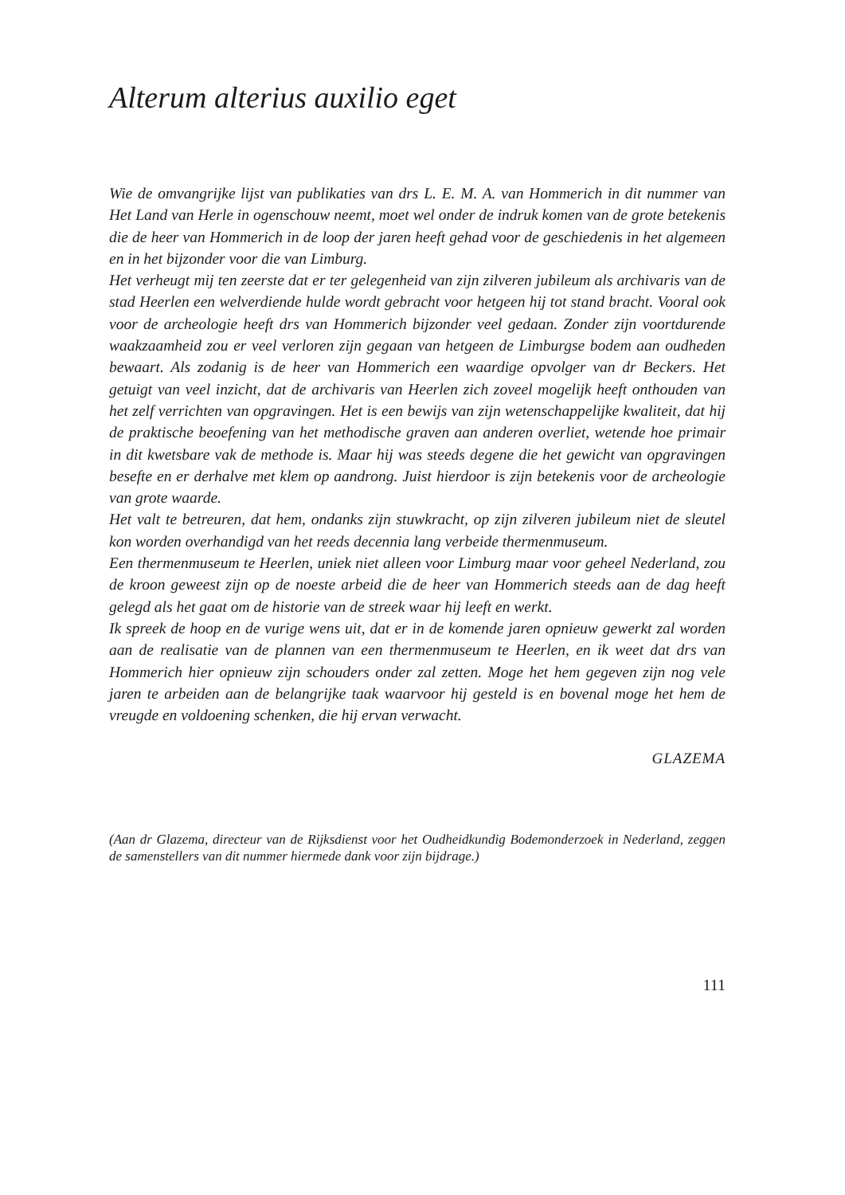Alterum alterius auxilio eget
Wie de omvangrijke lijst van publikaties van drs L. E. M. A. van Hommerich in dit nummer van Het Land van Herle in ogenschouw neemt, moet wel onder de indruk komen van de grote betekenis die de heer van Hommerich in de loop der jaren heeft gehad voor de geschiedenis in het algemeen en in het bijzonder voor die van Limburg.
Het verheugt mij ten zeerste dat er ter gelegenheid van zijn zilveren jubileum als archivaris van de stad Heerlen een welverdiende hulde wordt gebracht voor hetgeen hij tot stand bracht. Vooral ook voor de archeologie heeft drs van Hommerich bijzonder veel gedaan. Zonder zijn voortdurende waakzaamheid zou er veel verloren zijn gegaan van hetgeen de Limburgse bodem aan oudheden bewaart. Als zodanig is de heer van Hommerich een waardige opvolger van dr Beckers. Het getuigt van veel inzicht, dat de archivaris van Heerlen zich zoveel mogelijk heeft onthouden van het zelf verrichten van opgravingen. Het is een bewijs van zijn wetenschappelijke kwaliteit, dat hij de praktische beoefening van het methodische graven aan anderen overliet, wetende hoe primair in dit kwetsbare vak de methode is. Maar hij was steeds degene die het gewicht van opgravingen besefte en er derhalve met klem op aandrong. Juist hierdoor is zijn betekenis voor de archeologie van grote waarde.
Het valt te betreuren, dat hem, ondanks zijn stuwkracht, op zijn zilveren jubileum niet de sleutel kon worden overhandigd van het reeds decennia lang verbeide thermenmuseum.
Een thermenmuseum te Heerlen, uniek niet alleen voor Limburg maar voor geheel Nederland, zou de kroon geweest zijn op de noeste arbeid die de heer van Hommerich steeds aan de dag heeft gelegd als het gaat om de historie van de streek waar hij leeft en werkt.
Ik spreek de hoop en de vurige wens uit, dat er in de komende jaren opnieuw gewerkt zal worden aan de realisatie van de plannen van een thermenmuseum te Heerlen, en ik weet dat drs van Hommerich hier opnieuw zijn schouders onder zal zetten. Moge het hem gegeven zijn nog vele jaren te arbeiden aan de belangrijke taak waarvoor hij gesteld is en bovenal moge het hem de vreugde en voldoening schenken, die hij ervan verwacht.
GLAZEMA
(Aan dr Glazema, directeur van de Rijksdienst voor het Oudheidkundig Bodemonderzoek in Nederland, zeggen de samenstellers van dit nummer hiermede dank voor zijn bijdrage.)
111